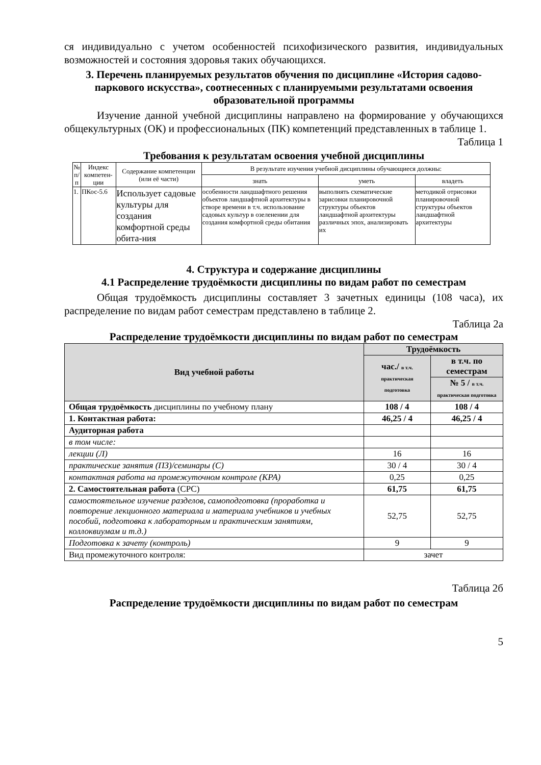ся индивидуально с учетом особенностей психофизического развития, индивидуальных возможностей и состояния здоровья таких обучающихся.
3. Перечень планируемых результатов обучения по дисциплине «История садово-паркового искусства», соотнесенных с планируемыми результатами освоения образовательной программы
Изучение данной учебной дисциплины направлено на формирование у обучающихся общекультурных (ОК) и профессиональных (ПК) компетенций представленных в таблице 1.
Таблица 1
Требования к результатам освоения учебной дисциплины
| № п/п | Индекс компетен-ции | Содержание компетенции (или её части) | В результате изучения учебной дисциплины обучающиеся должны: | | |
| --- | --- | --- | --- | --- | --- |
| | | | знать | уметь | владеть |
| 1. | ПКос-5.6 | Использует садовые культуры для создания комфортной среды обита-ния | особенности ландшафтного решения объектов ландшафтной архитектуры в створе времени в т.ч. использование садовых культур в озеленении для создания комфортной среды обитания | выполнять схематические зарисовки планировочной структуры объектов ландшафтной архитектуры различных эпох, анализировать их | методикой отрисовки планировочной структуры объектов ландшафтной архитектуры |
4. Структура и содержание дисциплины
4.1 Распределение трудоёмкости дисциплины по видам работ по семестрам
Общая трудоёмкость дисциплины составляет 3 зачетных единицы (108 часа), их распределение по видам работ семестрам представлено в таблице 2.
Таблица 2а
Распределение трудоёмкости дисциплины по видам работ по семестрам
| Вид учебной работы | Трудоёмкость | |
| | час./ в т.ч. практическая подготовка | в т.ч. по семестрам |
| | | № 5 / в т.ч. практическая подготовка |
| Общая трудоёмкость дисциплины по учебному плану | 108 / 4 | 108 / 4 |
| 1. Контактная работа: | 46,25 / 4 | 46,25 / 4 |
| Аудиторная работа | | |
| в том числе: | | |
| лекции (Л) | 16 | 16 |
| практические занятия (ПЗ)/семинары (С) | 30 / 4 | 30 / 4 |
| контактная работа на промежуточном контроле (КРА) | 0,25 | 0,25 |
| 2. Самостоятельная работа (СРС) | 61,75 | 61,75 |
| самостоятельное изучение разделов, самоподготовка (проработка и повторение лекционного материала и материала учебников и учебных пособий, подготовка к лабораторным и практическим занятиям, коллоквиумам и т.д.) | 52,75 | 52,75 |
| Подготовка к зачету (контроль) | 9 | 9 |
| Вид промежуточного контроля: | зачет | |
Таблица 2б
Распределение трудоёмкости дисциплины по видам работ по семестрам
5